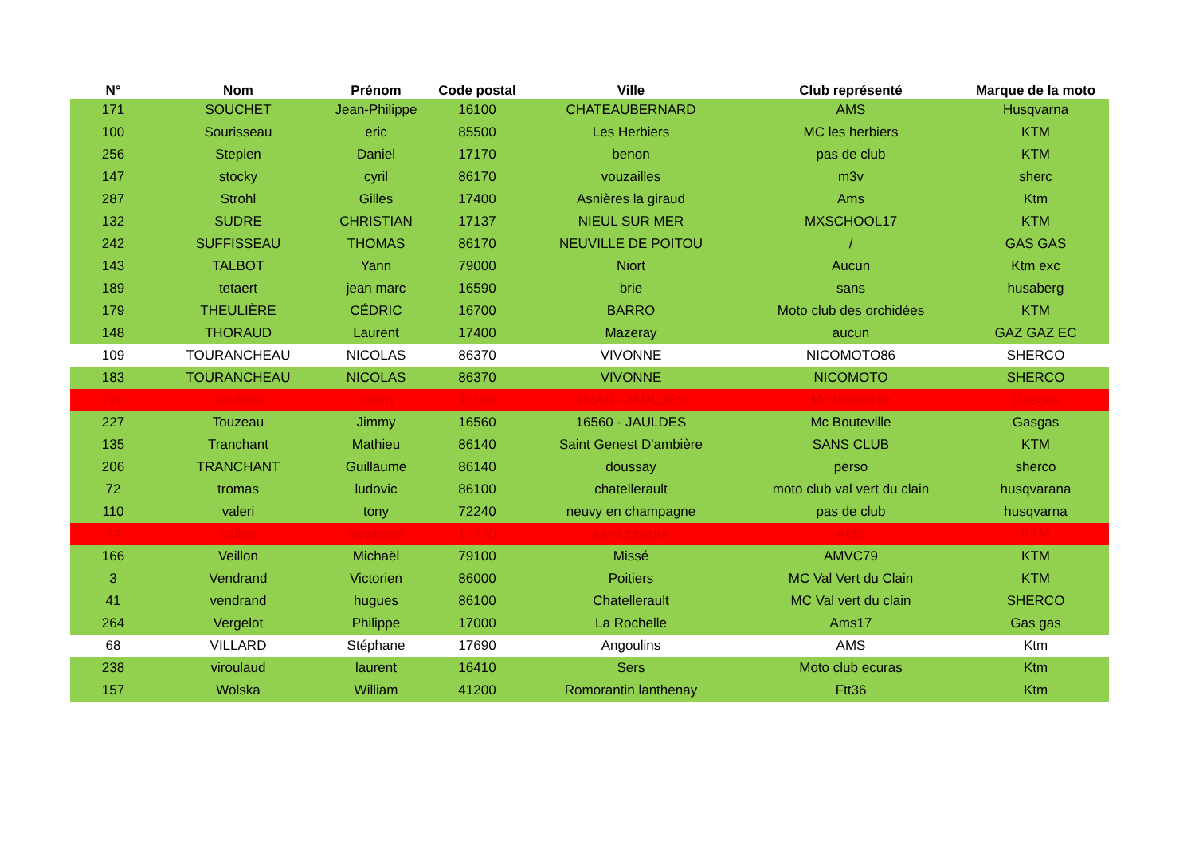| N° | Nom | Prénom | Code postal | Ville | Club représenté | Marque de la moto |
| --- | --- | --- | --- | --- | --- | --- |
| 171 | SOUCHET | Jean-Philippe | 16100 | CHATEAUBERNARD | AMS | Husqvarna |
| 100 | Sourisseau | eric | 85500 | Les Herbiers | MC les herbiers | KTM |
| 256 | Stepien | Daniel | 17170 | benon | pas de club | KTM |
| 147 | stocky | cyril | 86170 | vouzailles | m3v | sherc |
| 287 | Strohl | Gilles | 17400 | Asnières la giraud | Ams | Ktm |
| 132 | SUDRE | CHRISTIAN | 17137 | NIEUL SUR MER | MXSCHOOL17 | KTM |
| 242 | SUFFISSEAU | THOMAS | 86170 | NEUVILLE DE POITOU | / | GAS GAS |
| 143 | TALBOT | Yann | 79000 | Niort | Aucun | Ktm exc |
| 189 | tetaert | jean marc | 16590 | brie | sans | husaberg |
| 179 | THEULIÈRE | CÉDRIC | 16700 | BARRO | Moto club des orchidées | KTM |
| 148 | THORAUD | Laurent | 17400 | Mazeray | aucun | GAZ GAZ EC |
| 109 | TOURANCHEAU | NICOLAS | 86370 | VIVONNE | NICOMOTO86 | SHERCO |
| 183 | TOURANCHEAU | NICOLAS | 86370 | VIVONNE | NICOMOTO | SHERCO |
| 226 | Touzeau | Jimmy | 16560 | 16560 - JAULDES | Mc Bouteville | Gasgas |
| 227 | Touzeau | Jimmy | 16560 | 16560 - JAULDES | Mc Bouteville | Gasgas |
| 135 | Tranchant | Mathieu | 86140 | Saint Genest D'ambière | SANS CLUB | KTM |
| 206 | TRANCHANT | Guillaume | 86140 | doussay | perso | sherco |
| 72 | tromas | ludovic | 86100 | chatellerault | moto club val vert du clain | husqvarana |
| 110 | valeri | tony | 72240 | neuvy en champagne | pas de club | husqvarna |
| 74 | vallee | stephane | 17770 | saint cesaire | AMS | KTM |
| 166 | Veillon | Michaël | 79100 | Missé | AMVC79 | KTM |
| 3 | Vendrand | Victorien | 86000 | Poitiers | MC Val Vert du Clain | KTM |
| 41 | vendrand | hugues | 86100 | Chatellerault | MC Val vert du clain | SHERCO |
| 264 | Vergelot | Philippe | 17000 | La Rochelle | Ams17 | Gas gas |
| 68 | VILLARD | Stéphane | 17690 | Angoulins | AMS | Ktm |
| 238 | viroulaud | laurent | 16410 | Sers | Moto club ecuras | Ktm |
| 157 | Wolska | William | 41200 | Romorantin lanthenay | Ftt36 | Ktm |